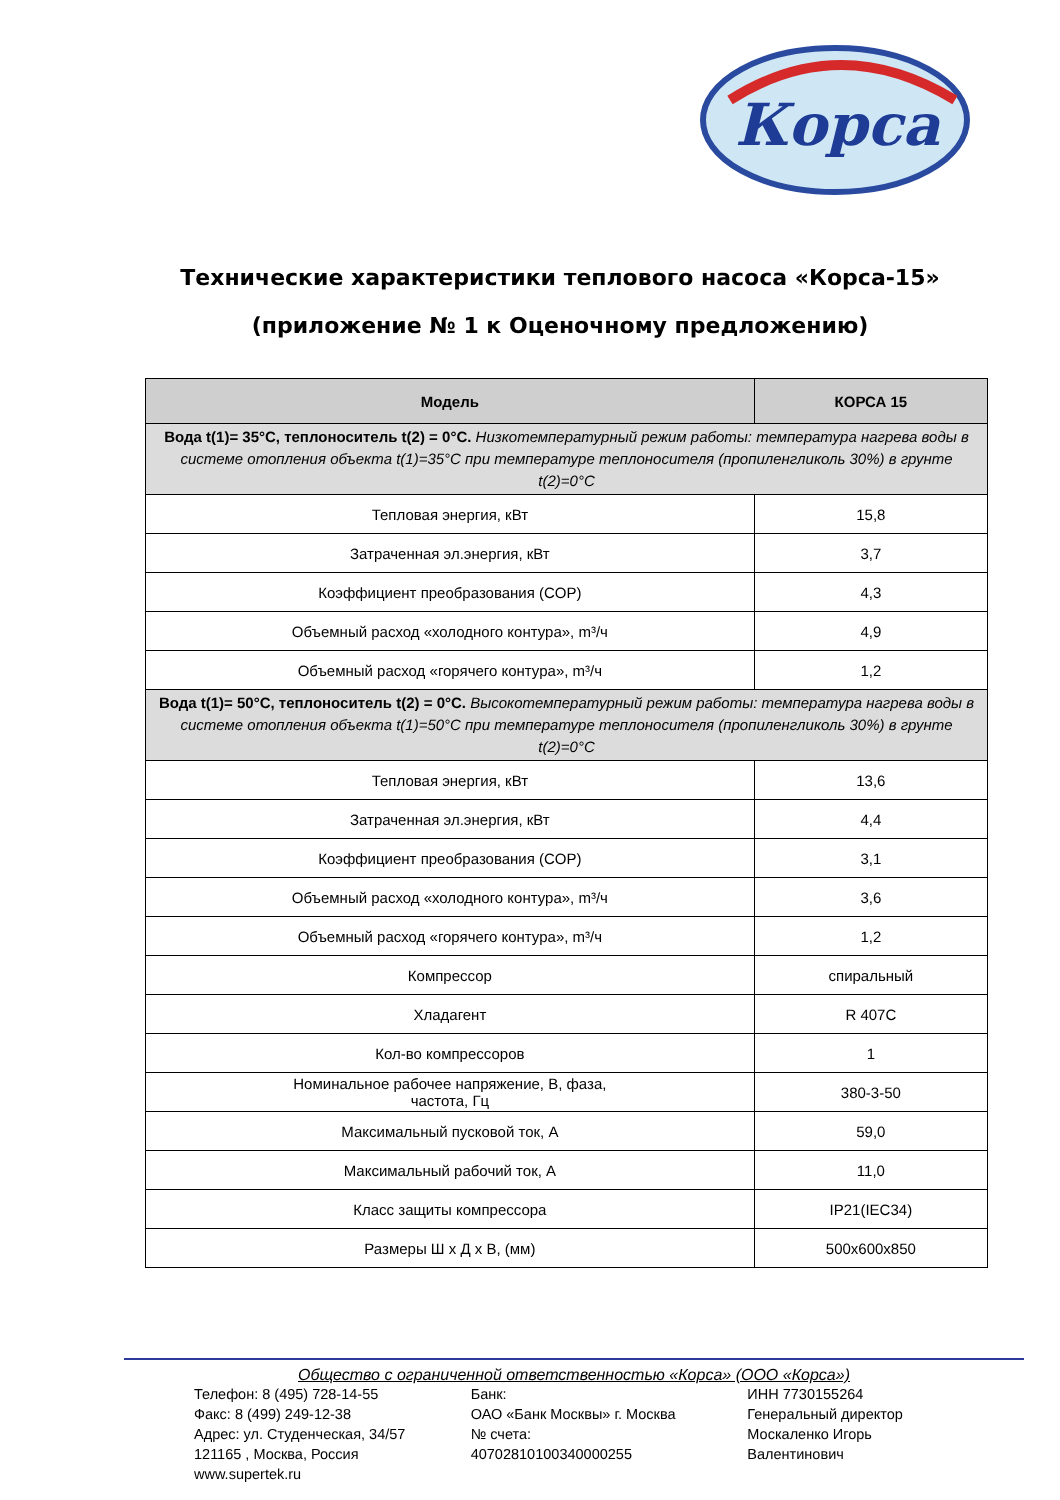Корса
Технические характеристики теплового насоса «Корса-15»
(приложение № 1 к Оценочному предложению)
| Модель | КОРСА 15 |
| --- | --- |
| Вода t(1)= 35°C, теплоноситель t(2) = 0°C. Низкотемпературный режим работы: температура нагрева воды в системе отопления объекта t(1)=35°C при температуре теплоносителя (пропиленгликоль 30%) в грунте t(2)=0°C | |
| Тепловая энергия, кВт | 15,8 |
| Затраченная эл.энергия, кВт | 3,7 |
| Коэффициент преобразования (COP) | 4,3 |
| Объемный расход «холодного контура», m³/ч | 4,9 |
| Объемный расход «горячего контура», m³/ч | 1,2 |
| Вода t(1)= 50°C, теплоноситель t(2) = 0°C. Высокотемпературный режим работы: температура нагрева воды в системе отопления объекта t(1)=50°C при температуре теплоносителя (пропиленгликоль 30%) в грунте t(2)=0°C | |
| Тепловая энергия, кВт | 13,6 |
| Затраченная эл.энергия, кВт | 4,4 |
| Коэффициент преобразования (COP) | 3,1 |
| Объемный расход «холодного контура», m³/ч | 3,6 |
| Объемный расход «горячего контура», m³/ч | 1,2 |
| Компрессор | спиральный |
| Хладагент | R 407C |
| Кол-во компрессоров | 1 |
| Номинальное рабочее напряжение, В, фаза, частота, Гц | 380-3-50 |
| Максимальный пусковой ток, А | 59,0 |
| Максимальный рабочий ток, А | 11,0 |
| Класс защиты компрессора | IP21(IEC34) |
| Размеры Ш x Д x В, (мм) | 500x600x850 |
Общество с ограниченной ответственностью «Корса» (ООО «Корса»)
Телефон: 8 (495) 728-14-55
Факс: 8 (499) 249-12-38
Адрес: ул. Студенческая, 34/57
121165 , Москва, Россия
www.supertek.ru
Банк:
ОАО «Банк Москвы» г. Москва
№ счета:
40702810100340000255
ИНН 7730155264
Генеральный директор
Москаленко Игорь
Валентинович